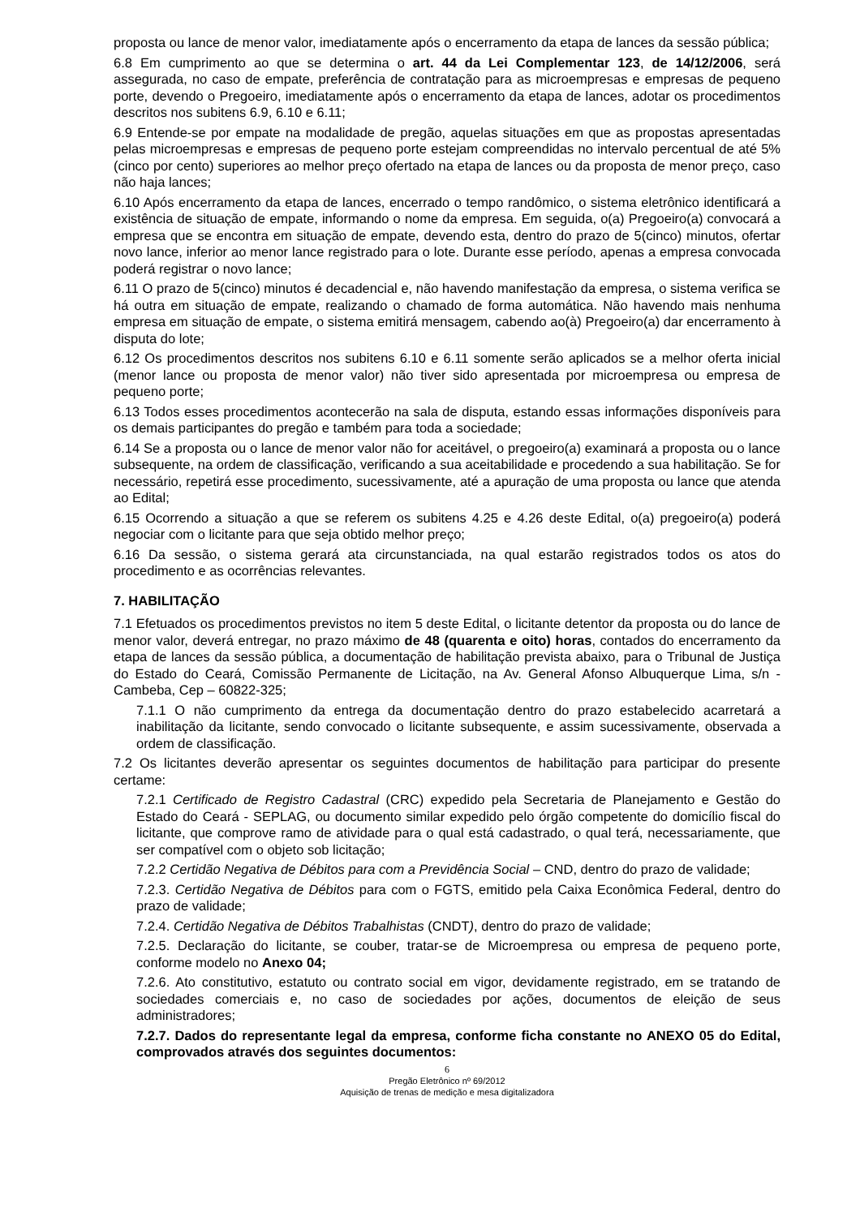proposta ou lance de menor valor, imediatamente após o encerramento da etapa de lances da sessão pública;
6.8 Em cumprimento ao que se determina o art. 44 da Lei Complementar 123, de 14/12/2006, será assegurada, no caso de empate, preferência de contratação para as microempresas e empresas de pequeno porte, devendo o Pregoeiro, imediatamente após o encerramento da etapa de lances, adotar os procedimentos descritos nos subitens 6.9, 6.10 e 6.11;
6.9 Entende-se por empate na modalidade de pregão, aquelas situações em que as propostas apresentadas pelas microempresas e empresas de pequeno porte estejam compreendidas no intervalo percentual de até 5% (cinco por cento) superiores ao melhor preço ofertado na etapa de lances ou da proposta de menor preço, caso não haja lances;
6.10 Após encerramento da etapa de lances, encerrado o tempo randômico, o sistema eletrônico identificará a existência de situação de empate, informando o nome da empresa. Em seguida, o(a) Pregoeiro(a) convocará a empresa que se encontra em situação de empate, devendo esta, dentro do prazo de 5(cinco) minutos, ofertar novo lance, inferior ao menor lance registrado para o lote. Durante esse período, apenas a empresa convocada poderá registrar o novo lance;
6.11 O prazo de 5(cinco) minutos é decadencial e, não havendo manifestação da empresa, o sistema verifica se há outra em situação de empate, realizando o chamado de forma automática. Não havendo mais nenhuma empresa em situação de empate, o sistema emitirá mensagem, cabendo ao(à) Pregoeiro(a) dar encerramento à disputa do lote;
6.12 Os procedimentos descritos nos subitens 6.10 e 6.11 somente serão aplicados se a melhor oferta inicial (menor lance ou proposta de menor valor) não tiver sido apresentada por microempresa ou empresa de pequeno porte;
6.13 Todos esses procedimentos acontecerão na sala de disputa, estando essas informações disponíveis para os demais participantes do pregão e também para toda a sociedade;
6.14 Se a proposta ou o lance de menor valor não for aceitável, o pregoeiro(a) examinará a proposta ou o lance subsequente, na ordem de classificação, verificando a sua aceitabilidade e procedendo a sua habilitação. Se for necessário, repetirá esse procedimento, sucessivamente, até a apuração de uma proposta ou lance que atenda ao Edital;
6.15 Ocorrendo a situação a que se referem os subitens 4.25 e 4.26 deste Edital, o(a) pregoeiro(a) poderá negociar com o licitante para que seja obtido melhor preço;
6.16 Da sessão, o sistema gerará ata circunstanciada, na qual estarão registrados todos os atos do procedimento e as ocorrências relevantes.
7. HABILITAÇÃO
7.1 Efetuados os procedimentos previstos no item 5 deste Edital, o licitante detentor da proposta ou do lance de menor valor, deverá entregar, no prazo máximo de 48 (quarenta e oito) horas, contados do encerramento da etapa de lances da sessão pública, a documentação de habilitação prevista abaixo, para o Tribunal de Justiça do Estado do Ceará, Comissão Permanente de Licitação, na Av. General Afonso Albuquerque Lima, s/n - Cambeba, Cep – 60822-325;
7.1.1 O não cumprimento da entrega da documentação dentro do prazo estabelecido acarretará a inabilitação da licitante, sendo convocado o licitante subsequente, e assim sucessivamente, observada a ordem de classificação.
7.2 Os licitantes deverão apresentar os seguintes documentos de habilitação para participar do presente certame:
7.2.1 Certificado de Registro Cadastral (CRC) expedido pela Secretaria de Planejamento e Gestão do Estado do Ceará - SEPLAG, ou documento similar expedido pelo órgão competente do domicílio fiscal do licitante, que comprove ramo de atividade para o qual está cadastrado, o qual terá, necessariamente, que ser compatível com o objeto sob licitação;
7.2.2 Certidão Negativa de Débitos para com a Previdência Social – CND, dentro do prazo de validade;
7.2.3. Certidão Negativa de Débitos para com o FGTS, emitido pela Caixa Econômica Federal, dentro do prazo de validade;
7.2.4. Certidão Negativa de Débitos Trabalhistas (CNDT), dentro do prazo de validade;
7.2.5. Declaração do licitante, se couber, tratar-se de Microempresa ou empresa de pequeno porte, conforme modelo no Anexo 04;
7.2.6. Ato constitutivo, estatuto ou contrato social em vigor, devidamente registrado, em se tratando de sociedades comerciais e, no caso de sociedades por ações, documentos de eleição de seus administradores;
7.2.7. Dados do representante legal da empresa, conforme ficha constante no ANEXO 05 do Edital, comprovados através dos seguintes documentos:
6
Pregão Eletrônico nº 69/2012
Aquisição de trenas de medição e mesa digitalizadora